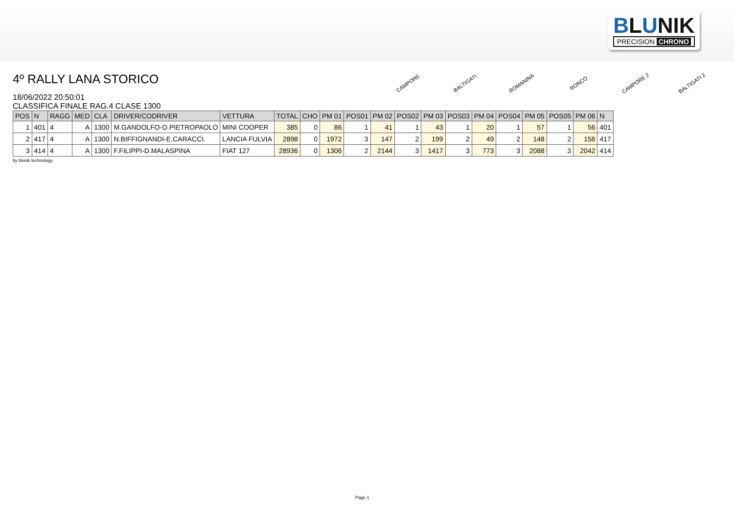BLUNIK
PRECISION CHRONO
4º RALLY LANA STORICO
18/06/2022 20:50:01
CLASSIFICA FINALE RAG.4 CLASE 1300
CAMPORE
BALTIGATI
ROMANINA
RONCO
CAMPORE 2
BALTIGATI 2
| POS | N | RAGG | MED | CLA | DRIVER/CODRIVER | VETTURA | TOTAL | CHO | PM 01 | POS01 | PM 02 | POS02 | PM 03 | POS03 | PM 04 | POS04 | PM 05 | POS05 | PM 06 | N |
| --- | --- | --- | --- | --- | --- | --- | --- | --- | --- | --- | --- | --- | --- | --- | --- | --- | --- | --- | --- | --- |
| 1 | 401 | 4 | A | 1300 | M.GANDOLFO-O.PIETROPAOLO | MINI COOPER | 385 | 0 | 86 | 1 | 41 | 1 | 43 | 1 | 20 | 1 | 57 | 1 | 56 | 401 |
| 2 | 417 | 4 | A | 1300 | N.BIFFIGNANDI-E.CARACCI. | LANCIA FULVIA | 2898 | 0 | 1972 | 3 | 147 | 2 | 199 | 2 | 49 | 2 | 148 | 2 | 156 | 417 |
| 3 | 414 | 4 | A | 1300 | F.FILIPPI-D.MALASPINA | FIAT 127 | 28936 | 0 | 1306 | 2 | 2144 | 3 | 1417 | 3 | 773 | 3 | 2088 | 3 | 2042 | 414 |
by blunik technology
Page 1